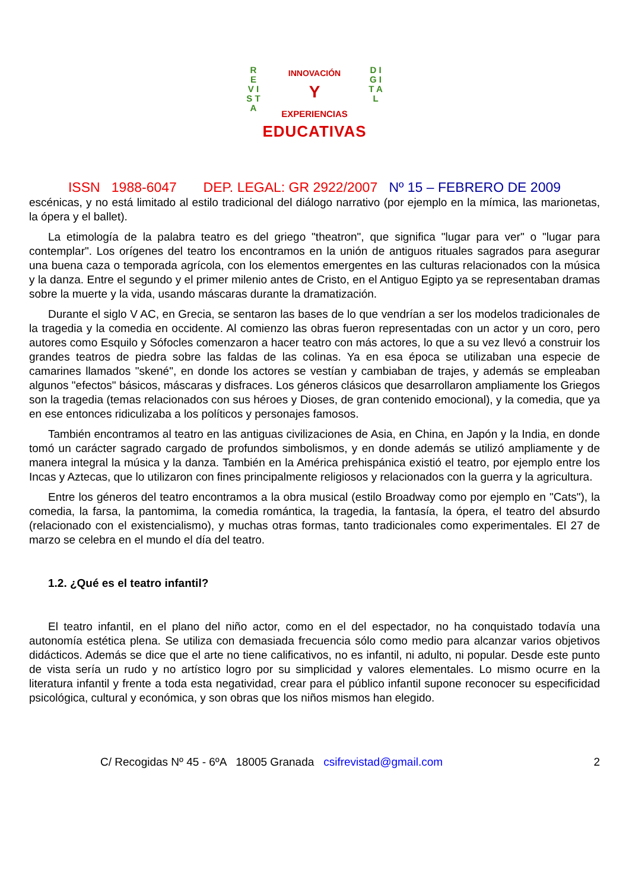R E V I S T A
D I G I T A L
INNOVACIÓN
Y
EXPERIENCIAS
EDUCATIVAS
ISSN 1988-6047 DEP. LEGAL: GR 2922/2007 Nº 15 – FEBRERO DE 2009
escénicas, y no está limitado al estilo tradicional del diálogo narrativo (por ejemplo en la mímica, las marionetas, la ópera y el ballet).
La etimología de la palabra teatro es del griego "theatron", que significa "lugar para ver" o "lugar para contemplar". Los orígenes del teatro los encontramos en la unión de antiguos rituales sagrados para asegurar una buena caza o temporada agrícola, con los elementos emergentes en las culturas relacionados con la música y la danza. Entre el segundo y el primer milenio antes de Cristo, en el Antiguo Egipto ya se representaban dramas sobre la muerte y la vida, usando máscaras durante la dramatización.
Durante el siglo V AC, en Grecia, se sentaron las bases de lo que vendrían a ser los modelos tradicionales de la tragedia y la comedia en occidente. Al comienzo las obras fueron representadas con un actor y un coro, pero autores como Esquilo y Sófocles comenzaron a hacer teatro con más actores, lo que a su vez llevó a construir los grandes teatros de piedra sobre las faldas de las colinas. Ya en esa época se utilizaban una especie de camarines llamados "skené", en donde los actores se vestían y cambiaban de trajes, y además se empleaban algunos "efectos" básicos, máscaras y disfraces. Los géneros clásicos que desarrollaron ampliamente los Griegos son la tragedia (temas relacionados con sus héroes y Dioses, de gran contenido emocional), y la comedia, que ya en ese entonces ridiculizaba a los políticos y personajes famosos.
También encontramos al teatro en las antiguas civilizaciones de Asia, en China, en Japón y la India, en donde tomó un carácter sagrado cargado de profundos simbolismos, y en donde además se utilizó ampliamente y de manera integral la música y la danza. También en la América prehispánica existió el teatro, por ejemplo entre los Incas y Aztecas, que lo utilizaron con fines principalmente religiosos y relacionados con la guerra y la agricultura.
Entre los géneros del teatro encontramos a la obra musical (estilo Broadway como por ejemplo en "Cats"), la comedia, la farsa, la pantomima, la comedia romántica, la tragedia, la fantasía, la ópera, el teatro del absurdo (relacionado con el existencialismo), y muchas otras formas, tanto tradicionales como experimentales. El 27 de marzo se celebra en el mundo el día del teatro.
1.2. ¿Qué es el teatro infantil?
El teatro infantil, en el plano del niño actor, como en el del espectador, no ha conquistado todavía una autonomía estética plena. Se utiliza con demasiada frecuencia sólo como medio para alcanzar varios objetivos didácticos. Además se dice que el arte no tiene calificativos, no es infantil, ni adulto, ni popular. Desde este punto de vista sería un rudo y no artístico logro por su simplicidad y valores elementales. Lo mismo ocurre en la literatura infantil y frente a toda esta negatividad, crear para el público infantil supone reconocer su especificidad psicológica, cultural y económica, y son obras que los niños mismos han elegido.
C/ Recogidas Nº 45 - 6ºA 18005 Granada csifrevistad@gmail.com 2